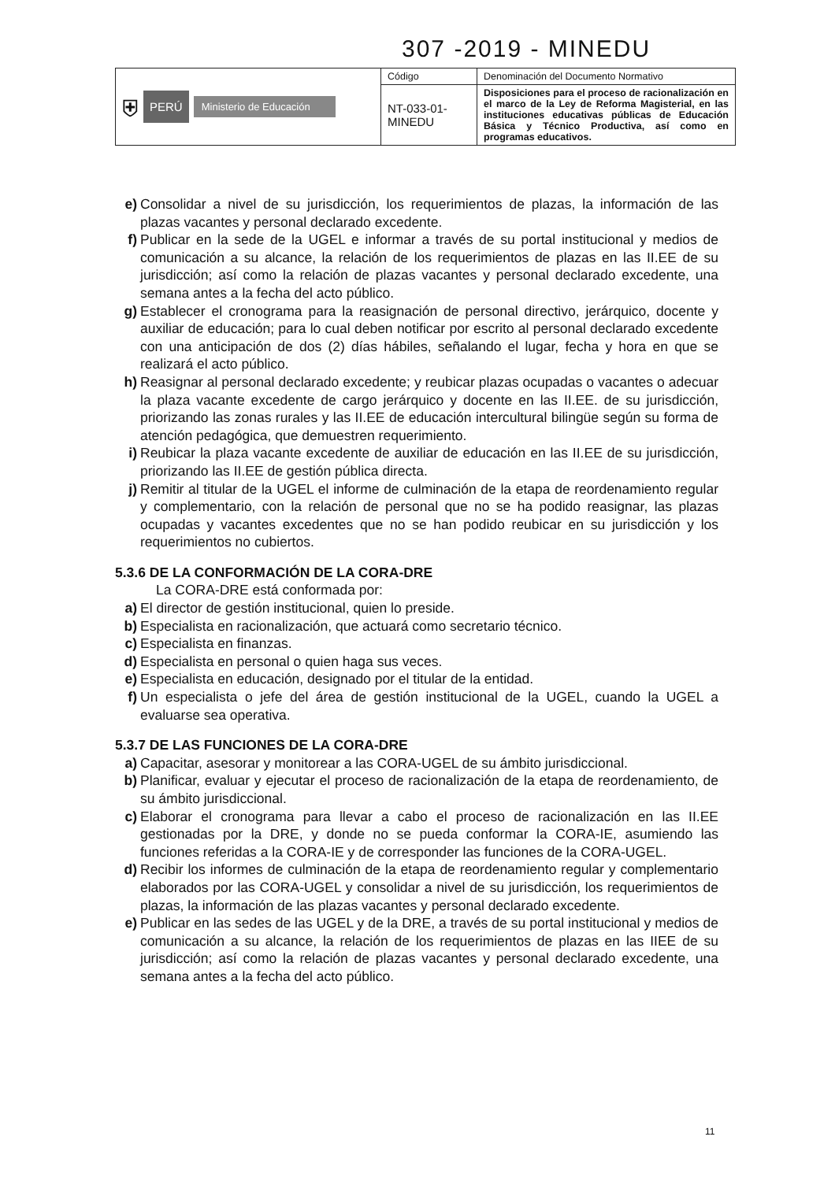307 -2019 - MINEDU
| ⛨ PERÚ Ministerio de Educación | Código | Denominación del Documento Normativo |
| | NT-033-01-MINEDU | Disposiciones para el proceso de racionalización en el marco de la Ley de Reforma Magisterial, en las instituciones educativas públicas de Educación Básica y Técnico Productiva, así como en programas educativos. |
e) Consolidar a nivel de su jurisdicción, los requerimientos de plazas, la información de las plazas vacantes y personal declarado excedente.
f) Publicar en la sede de la UGEL e informar a través de su portal institucional y medios de comunicación a su alcance, la relación de los requerimientos de plazas en las II.EE de su jurisdicción; así como la relación de plazas vacantes y personal declarado excedente, una semana antes a la fecha del acto público.
g) Establecer el cronograma para la reasignación de personal directivo, jerárquico, docente y auxiliar de educación; para lo cual deben notificar por escrito al personal declarado excedente con una anticipación de dos (2) días hábiles, señalando el lugar, fecha y hora en que se realizará el acto público.
h) Reasignar al personal declarado excedente; y reubicar plazas ocupadas o vacantes o adecuar la plaza vacante excedente de cargo jerárquico y docente en las II.EE. de su jurisdicción, priorizando las zonas rurales y las II.EE de educación intercultural bilingüe según su forma de atención pedagógica, que demuestren requerimiento.
i) Reubicar la plaza vacante excedente de auxiliar de educación en las II.EE de su jurisdicción, priorizando las II.EE de gestión pública directa.
j) Remitir al titular de la UGEL el informe de culminación de la etapa de reordenamiento regular y complementario, con la relación de personal que no se ha podido reasignar, las plazas ocupadas y vacantes excedentes que no se han podido reubicar en su jurisdicción y los requerimientos no cubiertos.
5.3.6 DE LA CONFORMACIÓN DE LA CORA-DRE
La CORA-DRE está conformada por:
a) El director de gestión institucional, quien lo preside.
b) Especialista en racionalización, que actuará como secretario técnico.
c) Especialista en finanzas.
d) Especialista en personal o quien haga sus veces.
e) Especialista en educación, designado por el titular de la entidad.
f) Un especialista o jefe del área de gestión institucional de la UGEL, cuando la UGEL a evaluarse sea operativa.
5.3.7 DE LAS FUNCIONES DE LA CORA-DRE
a) Capacitar, asesorar y monitorear a las CORA-UGEL de su ámbito jurisdiccional.
b) Planificar, evaluar y ejecutar el proceso de racionalización de la etapa de reordenamiento, de su ámbito jurisdiccional.
c) Elaborar el cronograma para llevar a cabo el proceso de racionalización en las II.EE gestionadas por la DRE, y donde no se pueda conformar la CORA-IE, asumiendo las funciones referidas a la CORA-IE y de corresponder las funciones de la CORA-UGEL.
d) Recibir los informes de culminación de la etapa de reordenamiento regular y complementario elaborados por las CORA-UGEL y consolidar a nivel de su jurisdicción, los requerimientos de plazas, la información de las plazas vacantes y personal declarado excedente.
e) Publicar en las sedes de las UGEL y de la DRE, a través de su portal institucional y medios de comunicación a su alcance, la relación de los requerimientos de plazas en las IIEE de su jurisdicción; así como la relación de plazas vacantes y personal declarado excedente, una semana antes a la fecha del acto público.
11